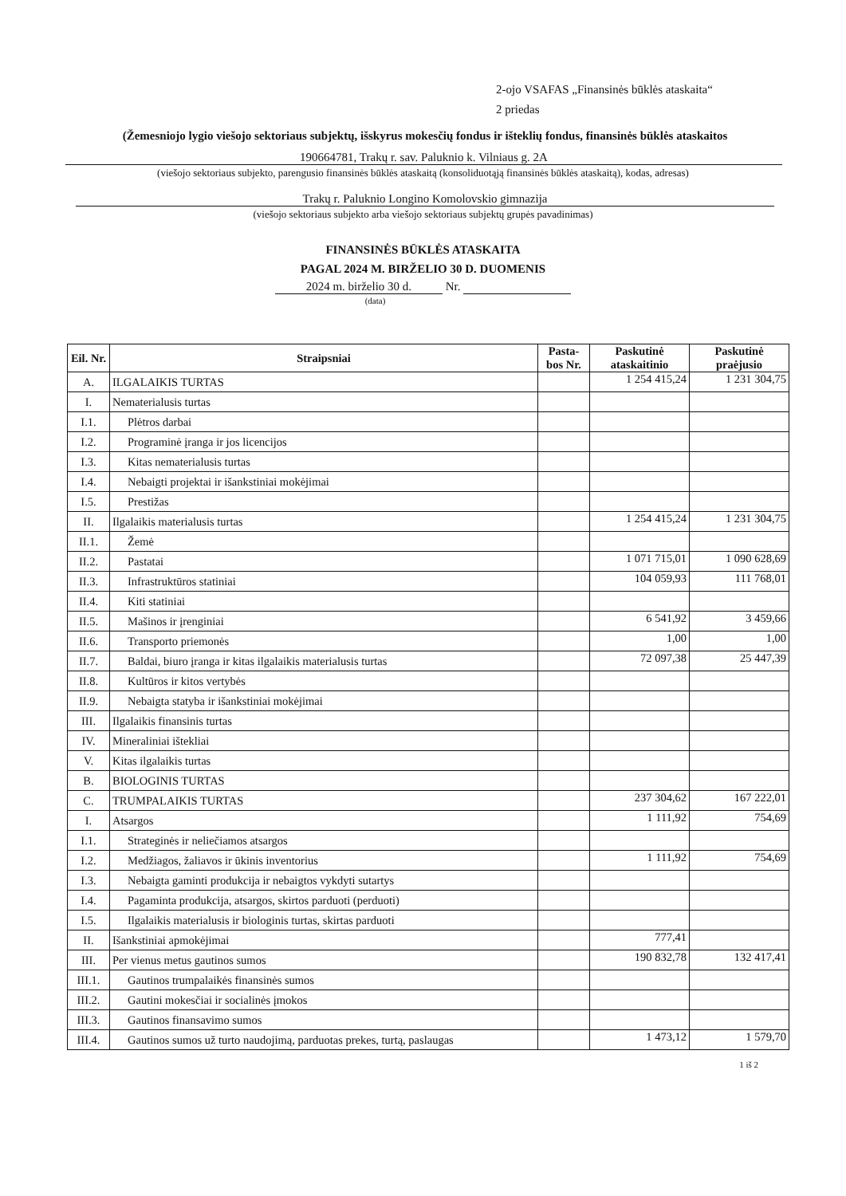2-ojo VSAFAS „Finansinės būklės ataskaita“
2 priedas
(Žemesniojo lygio viešojo sektoriaus subjektų, išskyrus mokesčių fondus ir išteklių fondus, finansinės būklės ataskaitos
190664781, Trakų r. sav. Paluknio k. Vilniaus g. 2A
(viešojo sektoriaus subjekto, parengusio finansinės būklės ataskaitą (konsoliduotąją finansinės būklės ataskaitą), kodas, adresas)
Trakų r. Paluknio Longino Komolovskio gimnazija
(viešojo sektoriaus subjekto arba viešojo sektoriaus subjektų grupės pavadinimas)
FINANSINĖS BŪKLĖS ATASKAITA
PAGAL 2024 M. BIRŽELIO 30 D. DUOMENIS
2024 m. birželio 30 d. Nr.
(data)
| Eil. Nr. | Straipsniai | Pasta-bos Nr. | Paskutinė ataskaitinio | Paskutinė praėjusio |
| --- | --- | --- | --- | --- |
| A. | ILGALAIKIS TURTAS | | 1 254 415,24 | 1 231 304,75 |
| I. | Nematerialusis turtas | | | |
| I.1. | Plėtros darbai | | | |
| I.2. | Programinė įranga ir jos licencijos | | | |
| I.3. | Kitas nematerialusis turtas | | | |
| I.4. | Nebaigti projektai ir išankstiniai mokėjimai | | | |
| I.5. | Prestižas | | | |
| II. | Ilgalaikis materialusis turtas | | 1 254 415,24 | 1 231 304,75 |
| II.1. | Žemė | | | |
| II.2. | Pastatai | | 1 071 715,01 | 1 090 628,69 |
| II.3. | Infrastruktūros statiniai | | 104 059,93 | 111 768,01 |
| II.4. | Kiti statiniai | | | |
| II.5. | Mašinos ir įrenginiai | | 6 541,92 | 3 459,66 |
| II.6. | Transporto priemonės | | 1,00 | 1,00 |
| II.7. | Baldai, biuro įranga ir kitas ilgalaikis materialusis turtas | | 72 097,38 | 25 447,39 |
| II.8. | Kultūros ir kitos vertybės | | | |
| II.9. | Nebaigta statyba ir išankstiniai mokėjimai | | | |
| III. | Ilgalaikis finansinis turtas | | | |
| IV. | Mineraliniai ištekliai | | | |
| V. | Kitas ilgalaikis turtas | | | |
| B. | BIOLOGINIS TURTAS | | | |
| C. | TRUMPALAIKIS TURTAS | | 237 304,62 | 167 222,01 |
| I. | Atsargos | | 1 111,92 | 754,69 |
| I.1. | Strateginės ir neliečiamos atsargos | | | |
| I.2. | Medžiagos, žaliavos ir ūkinis inventorius | | 1 111,92 | 754,69 |
| I.3. | Nebaigta gaminti produkcija ir nebaigtos vykdyti sutartys | | | |
| I.4. | Pagaminta produkcija, atsargos, skirtos parduoti (perduoti) | | | |
| I.5. | Ilgalaikis materialusis ir biologinis turtas, skirtas parduoti | | | |
| II. | Išankstiniai apmokėjimai | | 777,41 | |
| III. | Per vienus metus gautinos sumos | | 190 832,78 | 132 417,41 |
| III.1. | Gautinos trumpalaikės finansinės sumos | | | |
| III.2. | Gautini mokesčiai ir socialinės įmokos | | | |
| III.3. | Gautinos finansavimo sumos | | | |
| III.4. | Gautinos sumos už turto naudojimą, parduotas prekes, turtą, paslaugas | | 1 473,12 | 1 579,70 |
1 iš 2